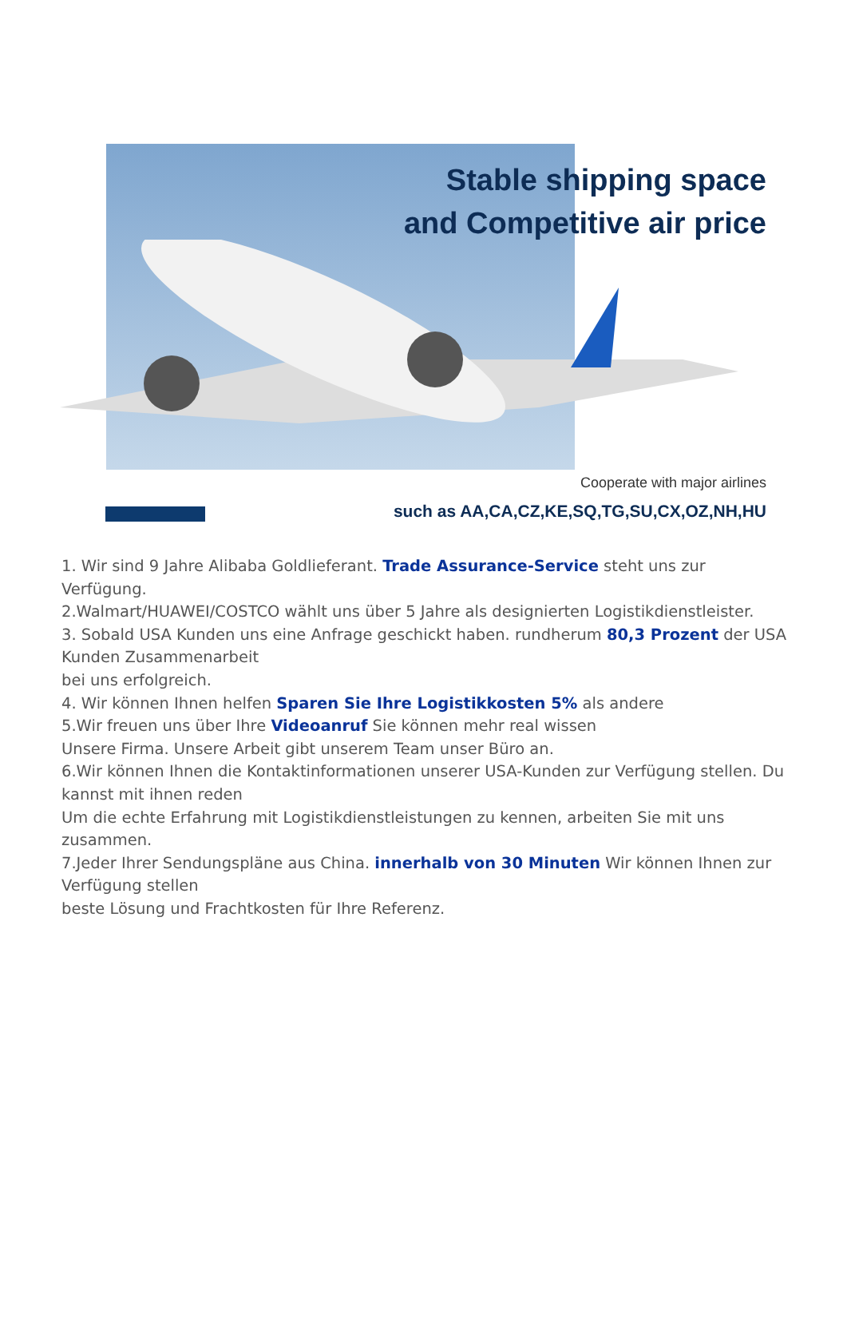Stable shipping space
and Competitive air price
Cooperate with major airlines
such as AA,CA,CZ,KE,SQ,TG,SU,CX,OZ,NH,HU
1. Wir sind 9 Jahre Alibaba Goldlieferant. Trade Assurance-Service steht uns zur Verfügung.
2.Walmart/HUAWEI/COSTCO wählt uns über 5 Jahre als designierten Logistikdienstleister.
3. Sobald USA Kunden uns eine Anfrage geschickt haben. rundherum 80,3 Prozent der USA Kunden Zusammenarbeit
bei uns erfolgreich.
4. Wir können Ihnen helfen Sparen Sie Ihre Logistikkosten 5% als andere
5.Wir freuen uns über Ihre Videoanruf Sie können mehr real wissen
Unsere Firma. Unsere Arbeit gibt unserem Team unser Büro an.
6.Wir können Ihnen die Kontaktinformationen unserer USA-Kunden zur Verfügung stellen. Du kannst mit ihnen reden
Um die echte Erfahrung mit Logistikdienstleistungen zu kennen, arbeiten Sie mit uns zusammen.
7.Jeder Ihrer Sendungspläne aus China. innerhalb von 30 Minuten Wir können Ihnen zur Verfügung stellen
beste Lösung und Frachtkosten für Ihre Referenz.